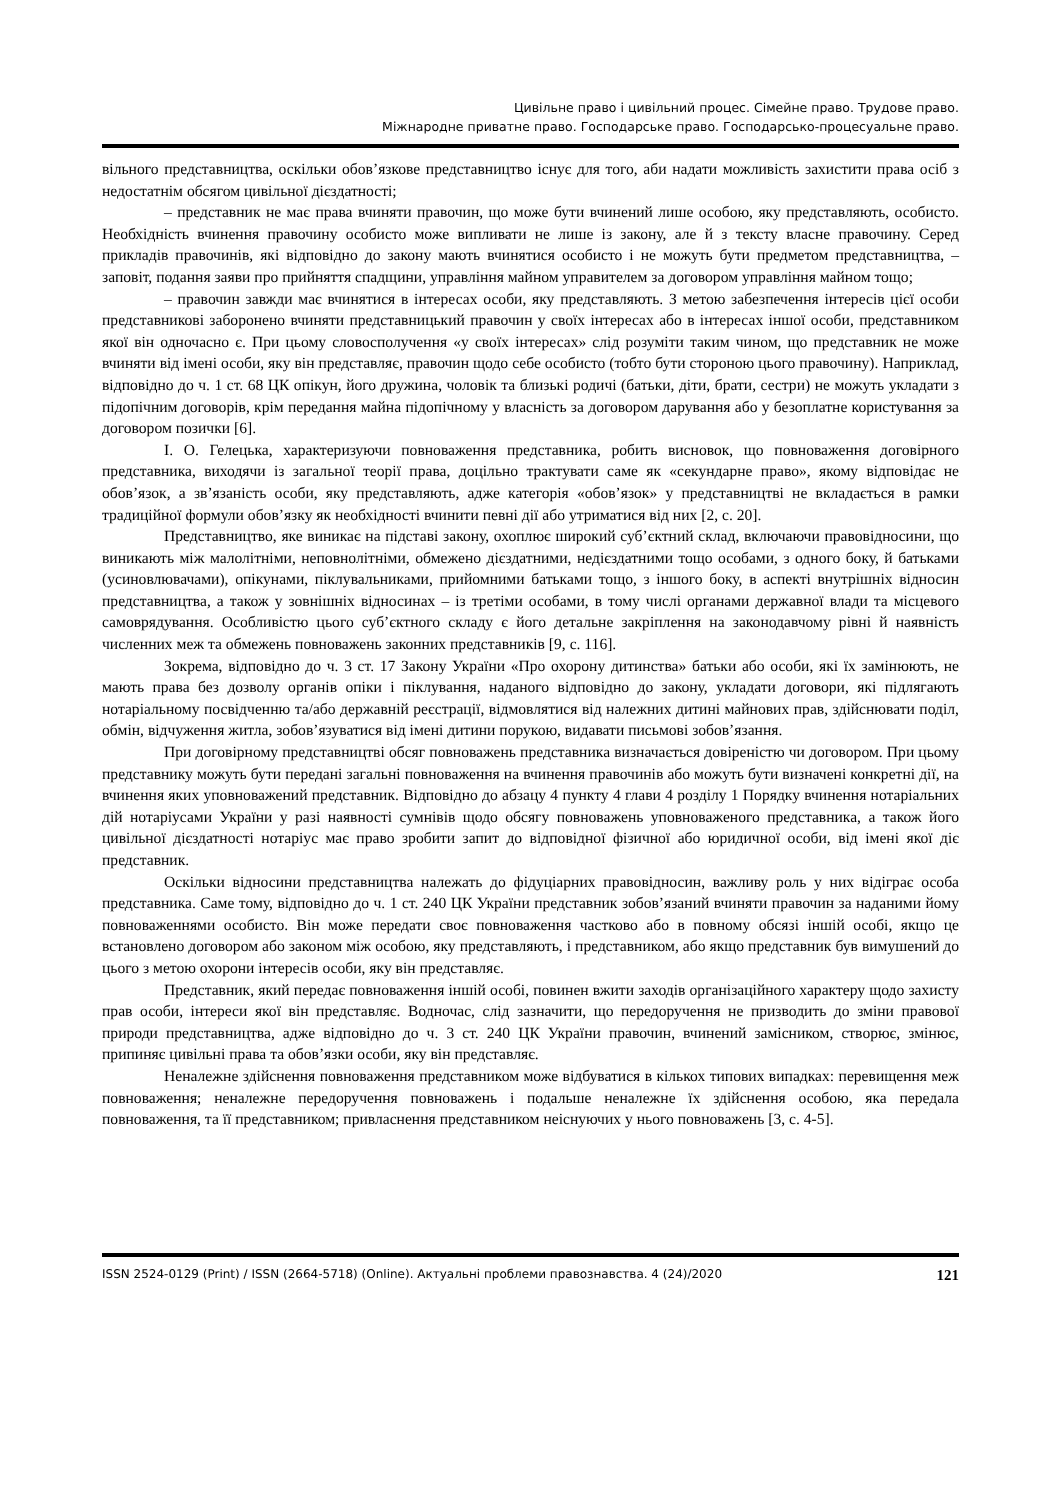Цивільне право і цивільний процес. Сімейне право. Трудове право.
Міжнародне приватне право. Господарське право. Господарсько-процесуальне право.
вільного представництва, оскільки обов’язкове представництво існує для того, аби надати можливість захистити права осіб з недостатнім обсягом цивільної дієздатності;
– представник не має права вчиняти правочин, що може бути вчинений лише особою, яку представляють, особисто. Необхідність вчинення правочину особисто може випливати не лише із закону, але й з тексту власне правочину. Серед прикладів правочинів, які відповідно до закону мають вчинятися особисто і не можуть бути предметом представництва, – заповіт, подання заяви про прийняття спадщини, управління майном управителем за договором управління майном тощо;
– правочин завжди має вчинятися в інтересах особи, яку представляють. З метою забезпечення інтересів цієї особи представникові заборонено вчиняти представницький правочин у своїх інтересах або в інтересах іншої особи, представником якої він одночасно є. При цьому словосполучення «у своїх інтересах» слід розуміти таким чином, що представник не може вчиняти від імені особи, яку він представляє, правочин щодо себе особисто (тобто бути стороною цього правочину). Наприклад, відповідно до ч. 1 ст. 68 ЦК опікун, його дружина, чоловік та близькі родичі (батьки, діти, брати, сестри) не можуть укладати з підопічним договорів, крім передання майна підопічному у власність за договором дарування або у безоплатне користування за договором позички [6].
І. О. Гелецька, характеризуючи повноваження представника, робить висновок, що повноваження договірного представника, виходячи із загальної теорії права, доцільно трактувати саме як «секундарне право», якому відповідає не обов’язок, а зв’язаність особи, яку представляють, адже категорія «обов’язок» у представництві не вкладається в рамки традиційної формули обов’язку як необхідності вчинити певні дії або утриматися від них [2, с. 20].
Представництво, яке виникає на підставі закону, охоплює широкий суб’єктний склад, включаючи правовідносини, що виникають між малолітніми, неповнолітніми, обмежено дієздатними, недієздатними тощо особами, з одного боку, й батьками (усиновлювачами), опікунами, піклувальниками, прийомними батьками тощо, з іншого боку, в аспекті внутрішніх відносин представництва, а також у зовнішніх відносинах – із третіми особами, в тому числі органами державної влади та місцевого самоврядування. Особливістю цього суб’єктного складу є його детальне закріплення на законодавчому рівні й наявність численних меж та обмежень повноважень законних представників [9, с. 116].
Зокрема, відповідно до ч. 3 ст. 17 Закону України «Про охорону дитинства» батьки або особи, які їх замінюють, не мають права без дозволу органів опіки і піклування, наданого відповідно до закону, укладати договори, які підлягають нотаріальному посвідченню та/або державній реєстрації, відмовлятися від належних дитині майнових прав, здійснювати поділ, обмін, відчуження житла, зобов’язуватися від імені дитини порукою, видавати письмові зобов’язання.
При договірному представництві обсяг повноважень представника визначається довіреністю чи договором. При цьому представнику можуть бути передані загальні повноваження на вчинення правочинів або можуть бути визначені конкретні дії, на вчинення яких уповноважений представник. Відповідно до абзацу 4 пункту 4 глави 4 розділу 1 Порядку вчинення нотаріальних дій нотаріусами України у разі наявності сумнівів щодо обсягу повноважень уповноваженого представника, а також його цивільної дієздатності нотаріус має право зробити запит до відповідної фізичної або юридичної особи, від імені якої діє представник.
Оскільки відносини представництва належать до фідуціарних правовідносин, важливу роль у них відіграє особа представника. Саме тому, відповідно до ч. 1 ст. 240 ЦК України представник зобов’язаний вчиняти правочин за наданими йому повноваженнями особисто. Він може передати своє повноваження частково або в повному обсязі іншій особі, якщо це встановлено договором або законом між особою, яку представляють, і представником, або якщо представник був вимушений до цього з метою охорони інтересів особи, яку він представляє.
Представник, який передає повноваження іншій особі, повинен вжити заходів організаційного характеру щодо захисту прав особи, інтереси якої він представляє. Водночас, слід зазначити, що передоручення не призводить до зміни правової природи представництва, адже відповідно до ч. 3 ст. 240 ЦК України правочин, вчинений замісником, створює, змінює, припиняє цивільні права та обов’язки особи, яку він представляє.
Неналежне здійснення повноваження представником може відбуватися в кількох типових випадках: перевищення меж повноваження; неналежне передоручення повноважень і подальше неналежне їх здійснення особою, яка передала повноваження, та її представником; привласнення представником неіснуючих у нього повноважень [3, с. 4-5].
ISSN 2524-0129 (Print) / ISSN (2664-5718) (Online). Актуальні проблеми правознавства. 4 (24)/2020 121